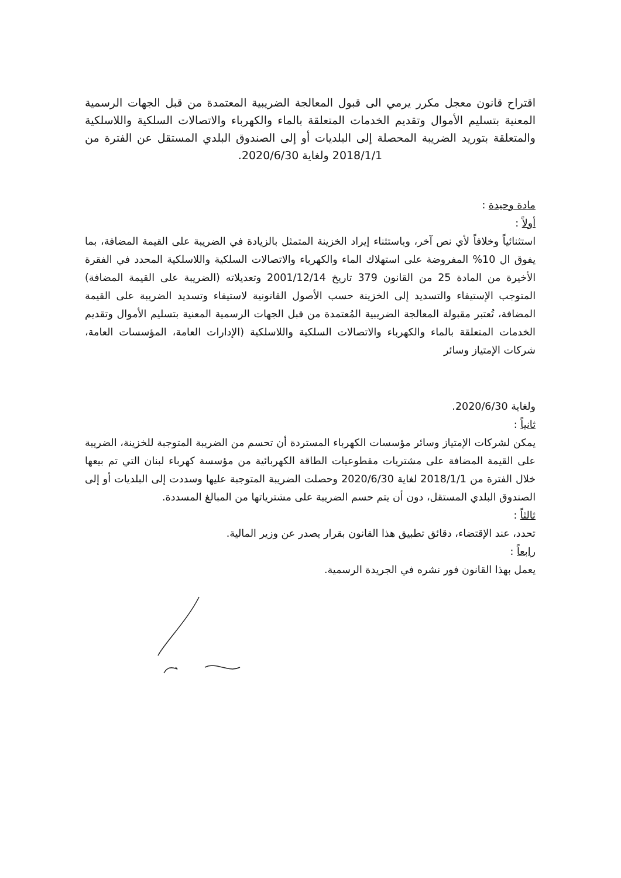اقتراح قانون معجل مكرر يرمي الى قبول المعالجة الضريبية المعتمدة من قبل الجهات الرسمية المعنية بتسليم الأموال وتقديم الخدمات المتعلقة بالماء والكهرباء والاتصالات السلكية واللاسلكية والمتعلقة بتوريد الضريبة المحصلة إلى البلديات أو إلى الصندوق البلدي المستقل عن الفترة من 2018/1/1 ولغاية 2020/6/30.
مادة وحيدة :
أولاً :
استثنائياً وخلافاً لأي نص آخر، وباستثناء إيراد الخزينة المتمثل بالزيادة في الضريبة على القيمة المضافة، بما يفوق ال 10% المفروضة على استهلاك الماء والكهرباء والاتصالات السلكية واللاسلكية المحدد في الفقرة الأخيرة من المادة 25 من القانون 379 تاريخ 2001/12/14 وتعديلاته (الضريبة على القيمة المضافة) المتوجب الإستيفاء والتسديد إلى الخزينة حسب الأصول القانونية لاستيفاء وتسديد الضريبة على القيمة المضافة، تُعتبر مقبولة المعالجة الضريبية المُعتمدة من قبل الجهات الرسمية المعنية بتسليم الأموال وتقديم الخدمات المتعلقة بالماء والكهرباء والاتصالات السلكية واللاسلكية (الإدارات العامة، المؤسسات العامة، شركات الإمتياز وسائر
ولغاية 2020/6/30.
ثانياً :
يمكن لشركات الإمتياز وسائر مؤسسات الكهرباء المستردة أن تحسم من الضريبة المتوجبة للخزينة، الضريبة على القيمة المضافة على مشتريات مقطوعيات الطاقة الكهربائية من مؤسسة كهرباء لبنان التي تم بيعها خلال الفترة من 2018/1/1 لغاية 2020/6/30 وحصلت الضريبة المتوجبة عليها وسددت إلى البلديات أو إلى الصندوق البلدي المستقل، دون أن يتم حسم الضريبة على مشترياتها من المبالغ المسددة.
ثالثاً :
تحدد، عند الإقتضاء، دقائق تطبيق هذا القانون بقرار يصدر عن وزير المالية.
رابعاً :
يعمل بهذا القانون فور نشره في الجريدة الرسمية.